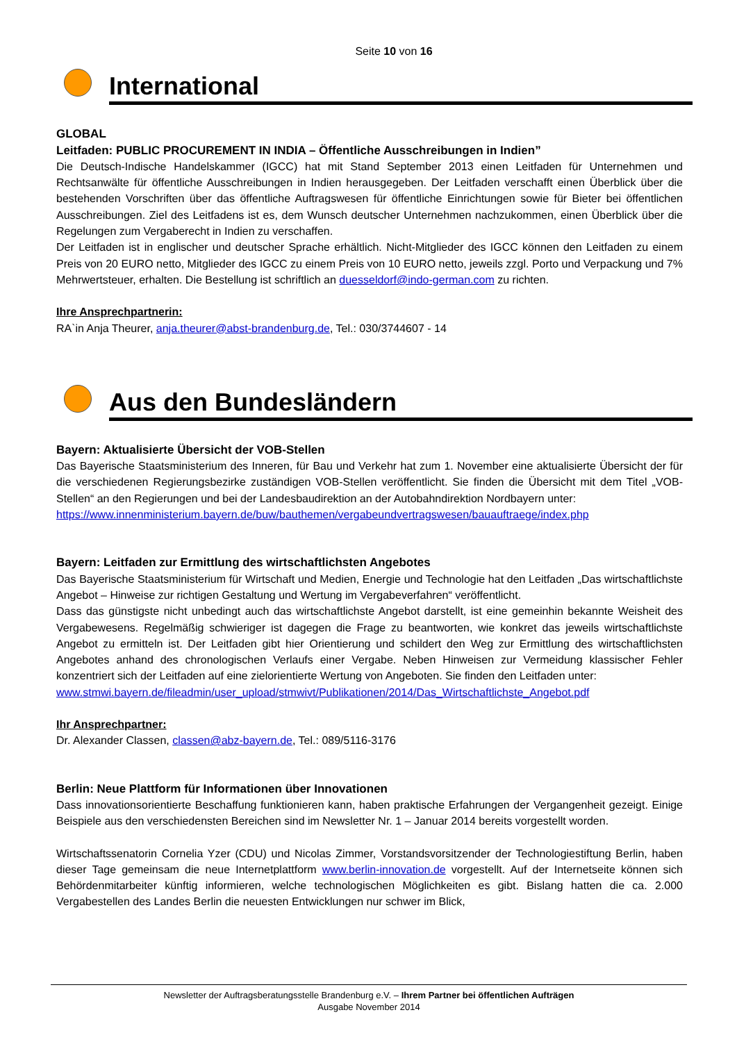Seite 10 von 16
International
GLOBAL
Leitfaden: PUBLIC PROCUREMENT IN INDIA – Öffentliche Ausschreibungen in Indien”
Die Deutsch-Indische Handelskammer (IGCC) hat mit Stand September 2013 einen Leitfaden für Unternehmen und Rechtsanwälte für öffentliche Ausschreibungen in Indien herausgegeben. Der Leitfaden verschafft einen Überblick über die bestehenden Vorschriften über das öffentliche Auftragswesen für öffentliche Einrichtungen sowie für Bieter bei öffentlichen Ausschreibungen. Ziel des Leitfadens ist es, dem Wunsch deutscher Unternehmen nachzukommen, einen Überblick über die Regelungen zum Vergaberecht in Indien zu verschaffen.
Der Leitfaden ist in englischer und deutscher Sprache erhältlich. Nicht-Mitglieder des IGCC können den Leitfaden zu einem Preis von 20 EURO netto, Mitglieder des IGCC zu einem Preis von 10 EURO netto, jeweils zzgl. Porto und Verpackung und 7% Mehrwertsteuer, erhalten. Die Bestellung ist schriftlich an duesseldorf@indo-german.com zu richten.
Ihre Ansprechpartnerin:
RA`in Anja Theurer, anja.theurer@abst-brandenburg.de, Tel.: 030/3744607 - 14
Aus den Bundesländern
Bayern: Aktualisierte Übersicht der VOB-Stellen
Das Bayerische Staatsministerium des Inneren, für Bau und Verkehr hat zum 1. November eine aktualisierte Übersicht der für die verschiedenen Regierungsbezirke zuständigen VOB-Stellen veröffentlicht. Sie finden die Übersicht mit dem Titel „VOB-Stellen“ an den Regierungen und bei der Landesbaudirektion an der Autobahndirektion Nordbayern unter:
https://www.innenministerium.bayern.de/buw/bauthemen/vergabeundvertragswesen/bauauftraege/index.php
Bayern: Leitfaden zur Ermittlung des wirtschaftlichsten Angebotes
Das Bayerische Staatsministerium für Wirtschaft und Medien, Energie und Technologie hat den Leitfaden „Das wirtschaftlichste Angebot – Hinweise zur richtigen Gestaltung und Wertung im Vergabeverfahren“ veröffentlicht.
Dass das günstigste nicht unbedingt auch das wirtschaftlichste Angebot darstellt, ist eine gemeinhin bekannte Weisheit des Vergabewesens. Regelmäßig schwieriger ist dagegen die Frage zu beantworten, wie konkret das jeweils wirtschaftlichste Angebot zu ermitteln ist. Der Leitfaden gibt hier Orientierung und schildert den Weg zur Ermittlung des wirtschaftlichsten Angebotes anhand des chronologischen Verlaufs einer Vergabe. Neben Hinweisen zur Vermeidung klassischer Fehler konzentriert sich der Leitfaden auf eine zielorientierte Wertung von Angeboten. Sie finden den Leitfaden unter:
www.stmwi.bayern.de/fileadmin/user_upload/stmwivt/Publikationen/2014/Das_Wirtschaftlichste_Angebot.pdf
Ihr Ansprechpartner:
Dr. Alexander Classen, classen@abz-bayern.de, Tel.: 089/5116-3176
Berlin: Neue Plattform für Informationen über Innovationen
Dass innovationsorientierte Beschaffung funktionieren kann, haben praktische Erfahrungen der Vergangenheit gezeigt. Einige Beispiele aus den verschiedensten Bereichen sind im Newsletter Nr. 1 – Januar 2014 bereits vorgestellt worden.
Wirtschaftssenatorin Cornelia Yzer (CDU) und Nicolas Zimmer, Vorstandsvorsitzender der Technologiestiftung Berlin, haben dieser Tage gemeinsam die neue Internetplattform www.berlin-innovation.de vorgestellt. Auf der Internetseite können sich Behördenmitarbeiter künftig informieren, welche technologischen Möglichkeiten es gibt. Bislang hatten die ca. 2.000 Vergabestellen des Landes Berlin die neuesten Entwicklungen nur schwer im Blick,
Newsletter der Auftragsberatungsstelle Brandenburg e.V. – Ihrem Partner bei öffentlichen Aufträgen
Ausgabe November 2014